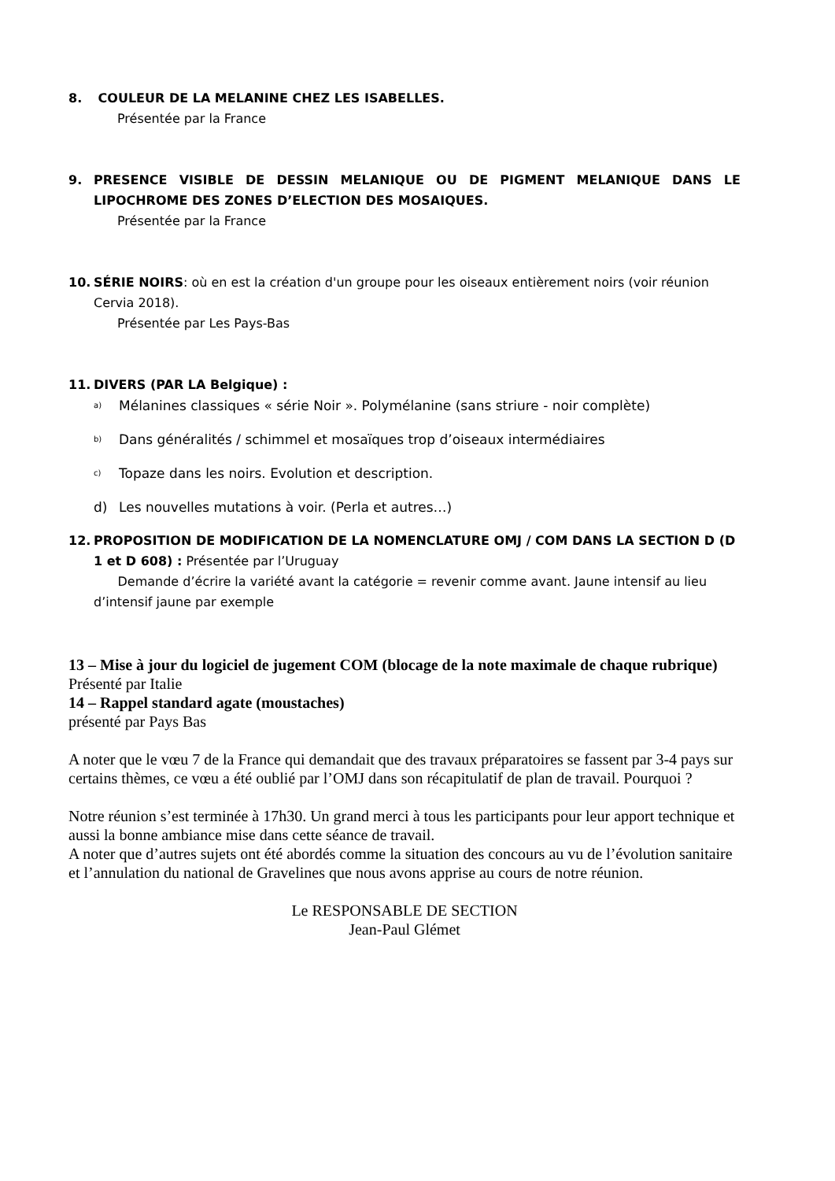8. COULEUR DE LA MELANINE CHEZ LES ISABELLES.
Présentée par la France
9. PRESENCE VISIBLE DE DESSIN MELANIQUE OU DE PIGMENT MELANIQUE DANS LE LIPOCHROME DES ZONES D’ELECTION DES MOSAIQUES.
Présentée par la France
10. SÉRIE NOIRS: où en est la création d'un groupe pour les oiseaux entièrement noirs (voir réunion Cervia 2018).
Présentée par Les Pays-Bas
11. DIVERS (PAR LA Belgique) :
a) Mélanines classiques « série Noir ». Polymélanine (sans striure - noir complète)
b) Dans généralités / schimmel et mosaïques trop d’oiseaux intermédiaires
c) Topaze dans les noirs. Evolution et description.
d) Les nouvelles mutations à voir. (Perla et autres…)
12. PROPOSITION DE MODIFICATION DE LA NOMENCLATURE OMJ / COM DANS LA SECTION D (D 1 et D 608) : Présentée par l’Uruguay
Demande d’écrire la variété avant la catégorie = revenir comme avant. Jaune intensif au lieu d’intensif jaune par exemple
13 – Mise à jour du logiciel de jugement COM (blocage de la note maximale de chaque rubrique)
Présenté par Italie
14 – Rappel standard agate (moustaches)
présenté par Pays Bas
A noter que le vœu 7 de la France qui demandait que des travaux préparatoires se fassent par 3-4 pays sur certains thèmes, ce vœu a été oublié par l’OMJ dans son récapitulatif de plan de travail. Pourquoi ?
Notre réunion s’est terminée à 17h30. Un grand merci à tous les participants pour leur apport technique et aussi la bonne ambiance mise dans cette séance de travail.
A noter que d’autres sujets ont été abordés comme la situation des concours au vu de l’évolution sanitaire et l’annulation du national de Gravelines que nous avons apprise au cours de notre réunion.
Le RESPONSABLE DE SECTION
Jean-Paul Glémet